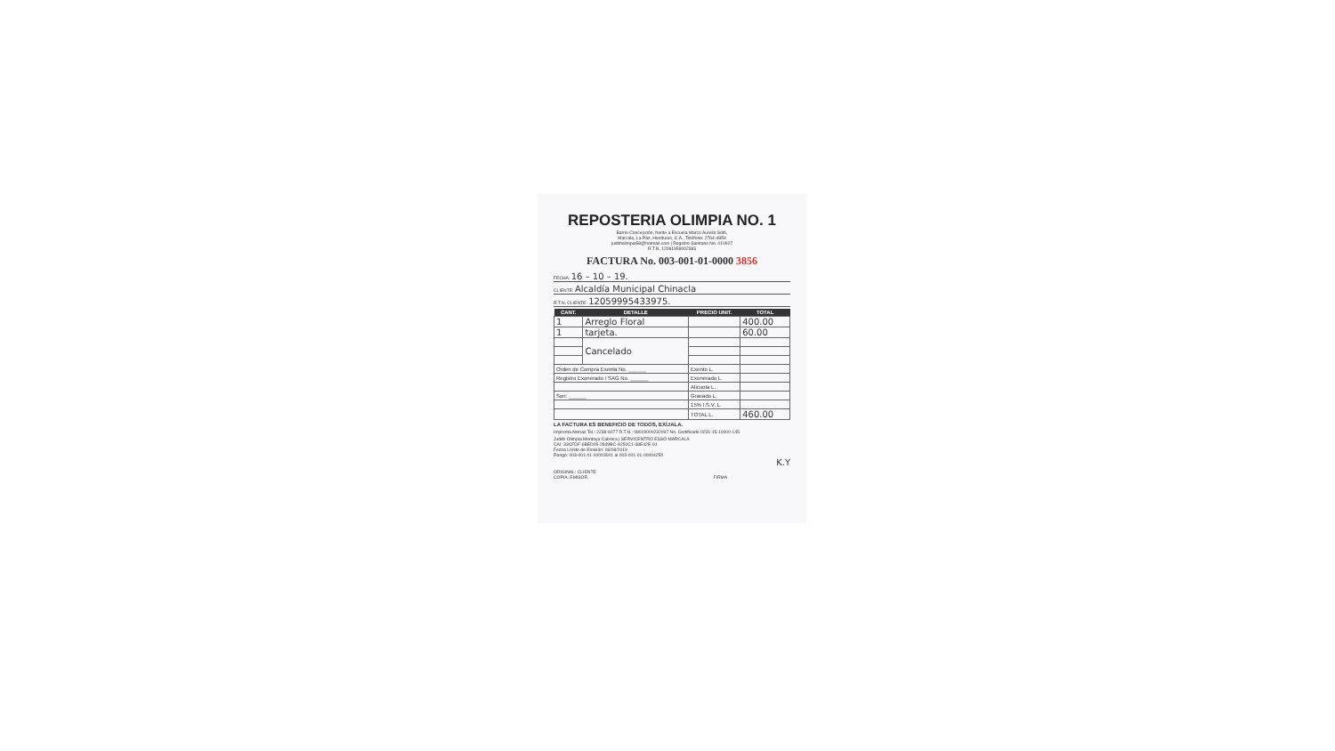REPOSTERIA OLIMPIA NO. 1
Barrio Concepción, frente a Escuela Marco Aurelio Soto,
Marcala, La Paz, Honduras, C.A., Teléfono: 2764-4859
juditholimpia58@hotmail.com | Registro Sanitario No. 010927
R.T.N. 12081958002383
FACTURA No. 003-001-01-0000 3856
FECHA: 16 – 10 – 19.
CLIENTE: Alcaldía Municipal Chinacla
R.T.N. CLIENTE: 12059995433975.
| CANT. | DETALLE | PRECIO UNIT. | TOTAL |
| --- | --- | --- | --- |
| 1 | Arreglo Floral | | 400.00 |
| 1 | tarjeta. | | 60.00 |
| | Cancelado | | |
| Orden de Compra Exenta No. ______ | | Exento L. | |
| Registro Exonerado / SAG No. ______ | | Exonerado L. | |
| | | Alicuota L. | |
| Son: ______ | | Gravado L. | |
| | | 15% I.S.V. L. | |
| | | TOTAL L. | 460.00 |
LA FACTURA ES BENEFICIO DE TODOS, EXÍJALA.
Imprenta Atenas Tel.: 2238-6077 R.T.N.: 08019000232097 No. Certificado 0231-15-10000-145
Judith Olimpia Montoya Cabrera | SERVICENTRO ESSO MARCALA
CAI: 33CFDF-6BED05-2849BC-A250C1-38E42E-91
Fecha Límite de Emisión: 06/08/2019
Rango: 003-001-01-00003001 al 003-001-01-00004250
K.Y
ORIGINAL: CLIENTE
COPIA: EMISOR FIRMA